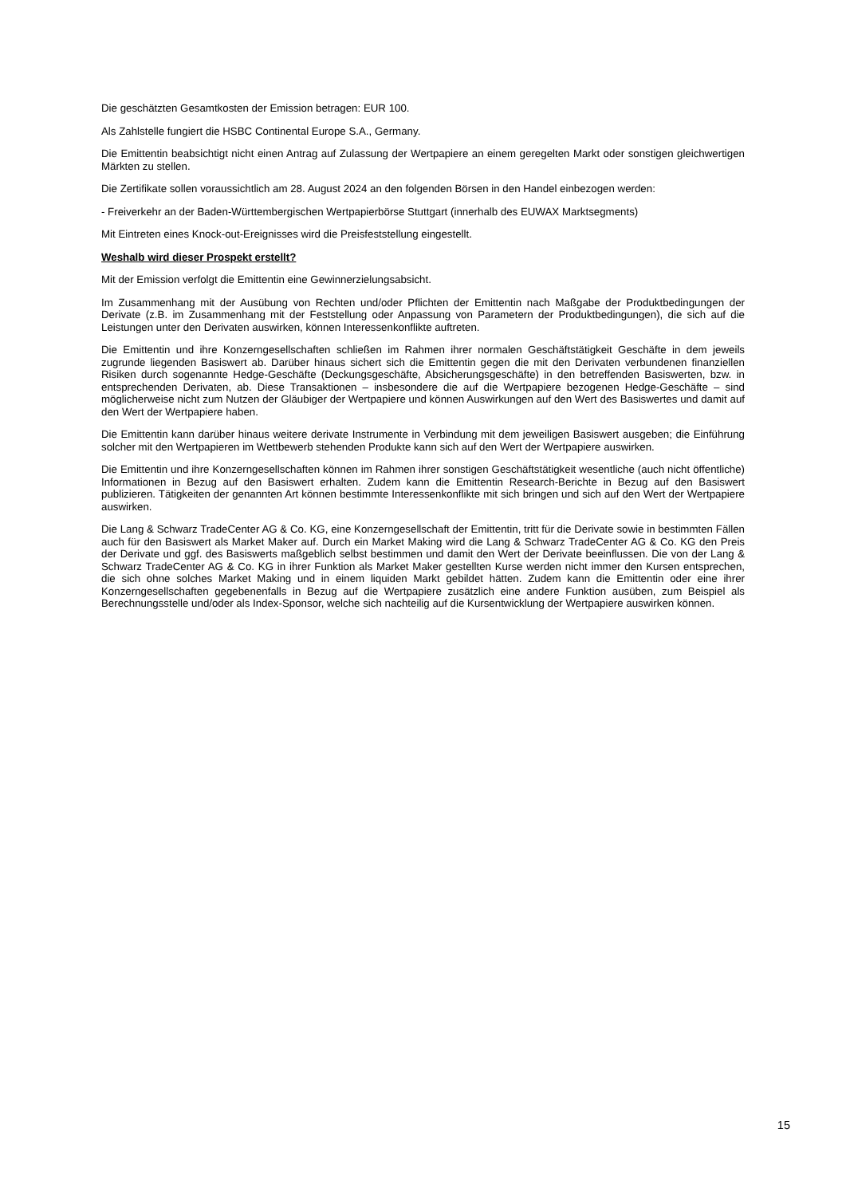Die geschätzten Gesamtkosten der Emission betragen: EUR 100.
Als Zahlstelle fungiert die HSBC Continental Europe S.A., Germany.
Die Emittentin beabsichtigt nicht einen Antrag auf Zulassung der Wertpapiere an einem geregelten Markt oder sonstigen gleichwertigen Märkten zu stellen.
Die Zertifikate sollen voraussichtlich am 28. August 2024 an den folgenden Börsen in den Handel einbezogen werden:
- Freiverkehr an der Baden-Württembergischen Wertpapierbörse Stuttgart (innerhalb des EUWAX Marktsegments)
Mit Eintreten eines Knock-out-Ereignisses wird die Preisfeststellung eingestellt.
Weshalb wird dieser Prospekt erstellt?
Mit der Emission verfolgt die Emittentin eine Gewinnerzielungsabsicht.
Im Zusammenhang mit der Ausübung von Rechten und/oder Pflichten der Emittentin nach Maßgabe der Produktbedingungen der Derivate (z.B. im Zusammenhang mit der Feststellung oder Anpassung von Parametern der Produktbedingungen), die sich auf die Leistungen unter den Derivaten auswirken, können Interessenkonflikte auftreten.
Die Emittentin und ihre Konzerngesellschaften schließen im Rahmen ihrer normalen Geschäftstätigkeit Geschäfte in dem jeweils zugrunde liegenden Basiswert ab. Darüber hinaus sichert sich die Emittentin gegen die mit den Derivaten verbundenen finanziellen Risiken durch sogenannte Hedge-Geschäfte (Deckungsgeschäfte, Absicherungsgeschäfte) in den betreffenden Basiswerten, bzw. in entsprechenden Derivaten, ab. Diese Transaktionen – insbesondere die auf die Wertpapiere bezogenen Hedge-Geschäfte – sind möglicherweise nicht zum Nutzen der Gläubiger der Wertpapiere und können Auswirkungen auf den Wert des Basiswertes und damit auf den Wert der Wertpapiere haben.
Die Emittentin kann darüber hinaus weitere derivate Instrumente in Verbindung mit dem jeweiligen Basiswert ausgeben; die Einführung solcher mit den Wertpapieren im Wettbewerb stehenden Produkte kann sich auf den Wert der Wertpapiere auswirken.
Die Emittentin und ihre Konzerngesellschaften können im Rahmen ihrer sonstigen Geschäftstätigkeit wesentliche (auch nicht öffentliche) Informationen in Bezug auf den Basiswert erhalten. Zudem kann die Emittentin Research-Berichte in Bezug auf den Basiswert publizieren. Tätigkeiten der genannten Art können bestimmte Interessenkonflikte mit sich bringen und sich auf den Wert der Wertpapiere auswirken.
Die Lang & Schwarz TradeCenter AG & Co. KG, eine Konzerngesellschaft der Emittentin, tritt für die Derivate sowie in bestimmten Fällen auch für den Basiswert als Market Maker auf. Durch ein Market Making wird die Lang & Schwarz TradeCenter AG & Co. KG den Preis der Derivate und ggf. des Basiswerts maßgeblich selbst bestimmen und damit den Wert der Derivate beeinflussen. Die von der Lang & Schwarz TradeCenter AG & Co. KG in ihrer Funktion als Market Maker gestellten Kurse werden nicht immer den Kursen entsprechen, die sich ohne solches Market Making und in einem liquiden Markt gebildet hätten. Zudem kann die Emittentin oder eine ihrer Konzerngesellschaften gegebenenfalls in Bezug auf die Wertpapiere zusätzlich eine andere Funktion ausüben, zum Beispiel als Berechnungsstelle und/oder als Index-Sponsor, welche sich nachteilig auf die Kursentwicklung der Wertpapiere auswirken können.
15